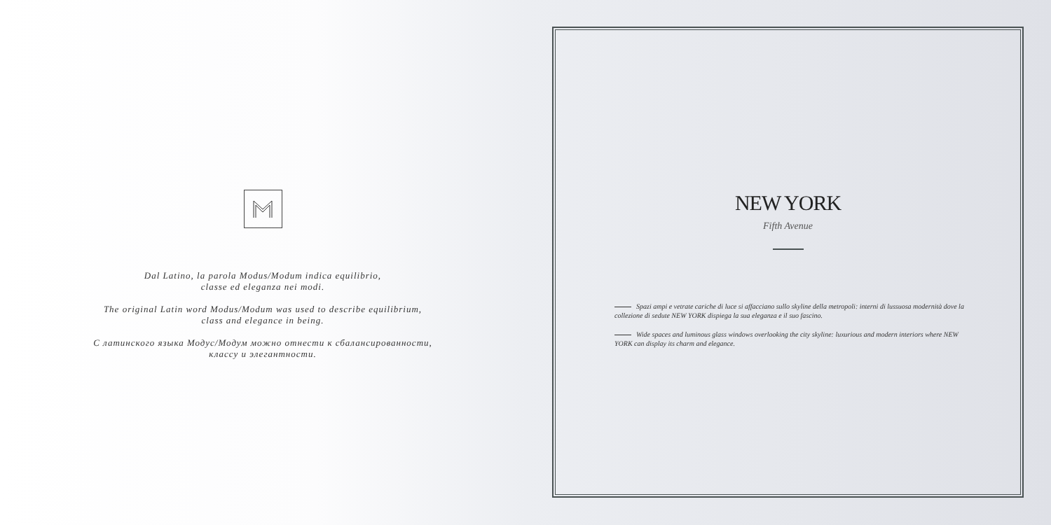Dal Latino, la parola Modus/Modum indica equilibrio,
classe ed eleganza nei modi.
The original Latin word Modus/Modum was used to describe equilibrium,
class and elegance in being.
С латинского языка Модус/Модум можно отнести к сбалансированности,
классу и элегантности.
NEW YORK
Fifth Avenue
Spazi ampi e vetrate cariche di luce si affacciano sullo skyline della metropoli: interni di lussuosa modernità dove la collezione di sedute NEW YORK dispiega la sua eleganza e il suo fascino.
Wide spaces and luminous glass windows overlooking the city skyline: luxurious and modern interiors where NEW YORK can display its charm and elegance.